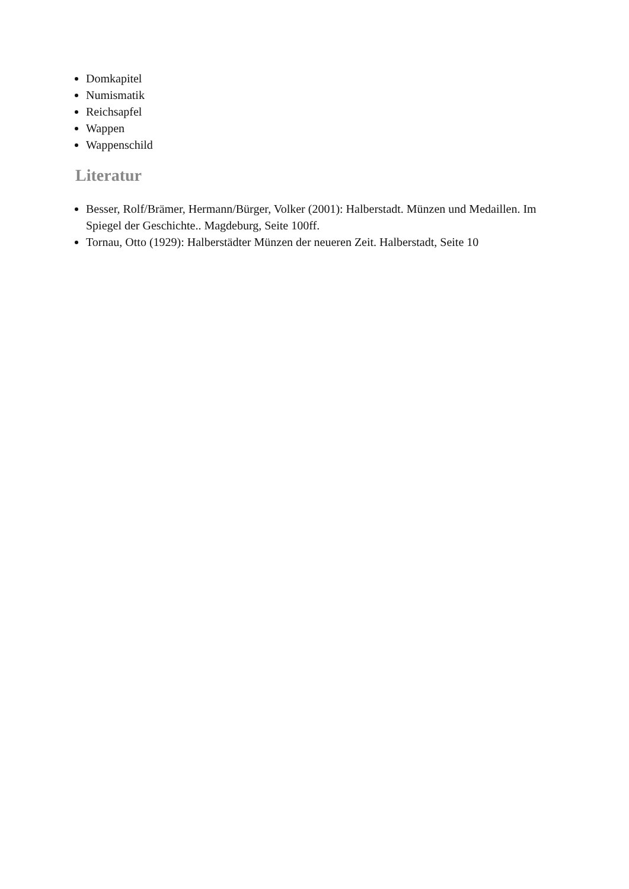Domkapitel
Numismatik
Reichsapfel
Wappen
Wappenschild
Literatur
Besser, Rolf/Brämer, Hermann/Bürger, Volker (2001): Halberstadt. Münzen und Medaillen. Im Spiegel der Geschichte.. Magdeburg, Seite 100ff.
Tornau, Otto (1929): Halberstädter Münzen der neueren Zeit. Halberstadt, Seite 10